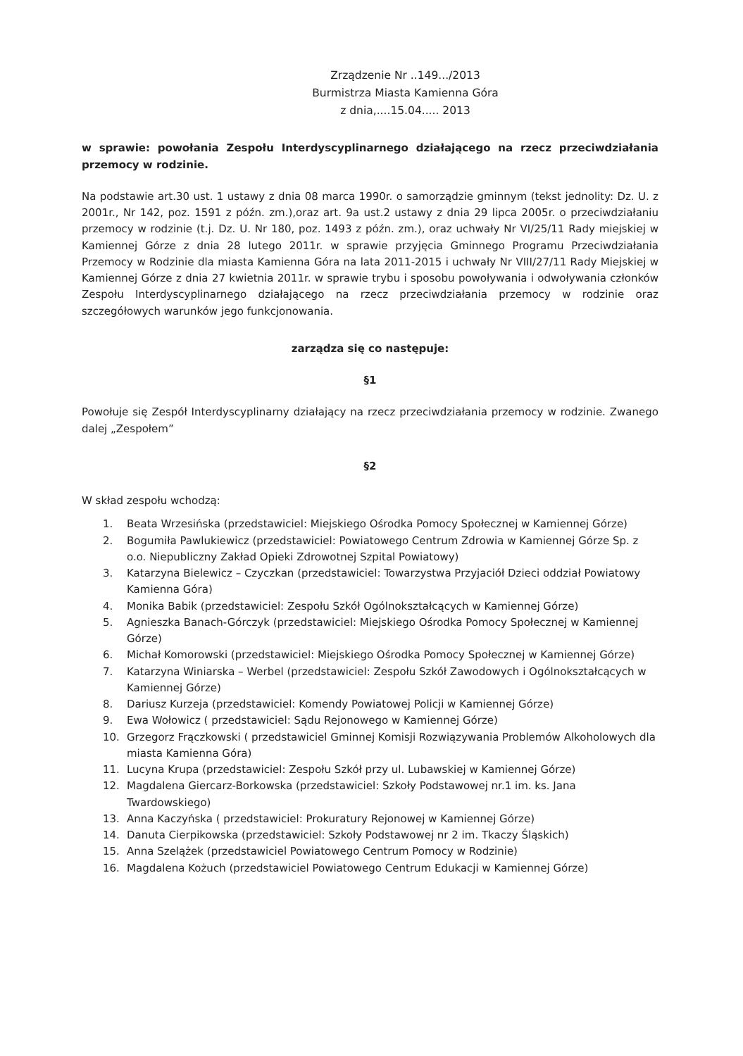Zrządzenie Nr ..149.../2013
Burmistrza Miasta Kamienna Góra
z dnia,....15.04..... 2013
w sprawie: powołania Zespołu Interdyscyplinarnego działającego na rzecz przeciwdziałania przemocy w rodzinie.
Na podstawie art.30 ust. 1 ustawy z dnia 08 marca 1990r. o samorządzie gminnym (tekst jednolity: Dz. U. z 2001r., Nr 142, poz. 1591 z późn. zm.),oraz art. 9a ust.2 ustawy z dnia 29 lipca 2005r. o przeciwdziałaniu przemocy w rodzinie (t.j. Dz. U. Nr 180, poz. 1493 z późn. zm.), oraz uchwały Nr VI/25/11 Rady miejskiej w Kamiennej Górze z dnia 28 lutego 2011r. w sprawie przyjęcia Gminnego Programu Przeciwdziałania Przemocy w Rodzinie dla miasta Kamienna Góra na lata 2011-2015 i uchwały Nr VIII/27/11 Rady Miejskiej w Kamiennej Górze z dnia 27 kwietnia 2011r. w sprawie trybu i sposobu powoływania i odwoływania członków Zespołu Interdyscyplinarnego działającego na rzecz przeciwdziałania przemocy w rodzinie oraz szczegółowych warunków jego funkcjonowania.
zarządza się co następuje:
§1
Powołuje się Zespół Interdyscyplinarny działający na rzecz przeciwdziałania przemocy w rodzinie. Zwanego dalej „Zespołem”
§2
W skład zespołu wchodzą:
1. Beata Wrzesińska (przedstawiciel: Miejskiego Ośrodka Pomocy Społecznej w Kamiennej Górze)
2. Bogumiła Pawlukiewicz (przedstawiciel: Powiatowego Centrum Zdrowia w Kamiennej Górze Sp. z o.o. Niepubliczny Zakład Opieki Zdrowotnej Szpital Powiatowy)
3. Katarzyna Bielewicz – Czyczkan (przedstawiciel: Towarzystwa Przyjaciół Dzieci oddział Powiatowy Kamienna Góra)
4. Monika Babik (przedstawiciel: Zespołu Szkół Ogólnokształcących w Kamiennej Górze)
5. Agnieszka Banach-Górczyk (przedstawiciel: Miejskiego Ośrodka Pomocy Społecznej w Kamiennej Górze)
6. Michał Komorowski (przedstawiciel: Miejskiego Ośrodka Pomocy Społecznej w Kamiennej Górze)
7. Katarzyna Winiarska – Werbel (przedstawiciel: Zespołu Szkół Zawodowych i Ogólnokształcących w Kamiennej Górze)
8. Dariusz Kurzeja (przedstawiciel: Komendy Powiatowej Policji w Kamiennej Górze)
9. Ewa Wołowicz ( przedstawiciel: Sądu Rejonowego w Kamiennej Górze)
10. Grzegorz Frączkowski ( przedstawiciel Gminnej Komisji Rozwiązywania Problemów Alkoholowych dla miasta Kamienna Góra)
11. Lucyna Krupa (przedstawiciel: Zespołu Szkół przy ul. Lubawskiej w Kamiennej Górze)
12. Magdalena Giercarz-Borkowska (przedstawiciel: Szkoły Podstawowej nr.1 im. ks. Jana Twardowskiego)
13. Anna Kaczyńska ( przedstawiciel: Prokuratury Rejonowej w Kamiennej Górze)
14. Danuta Cierpikowska (przedstawiciel: Szkoły Podstawowej nr 2 im. Tkaczy Śląskich)
15. Anna Szelążek (przedstawiciel Powiatowego Centrum Pomocy w Rodzinie)
16. Magdalena Kożuch (przedstawiciel Powiatowego Centrum Edukacji w Kamiennej Górze)